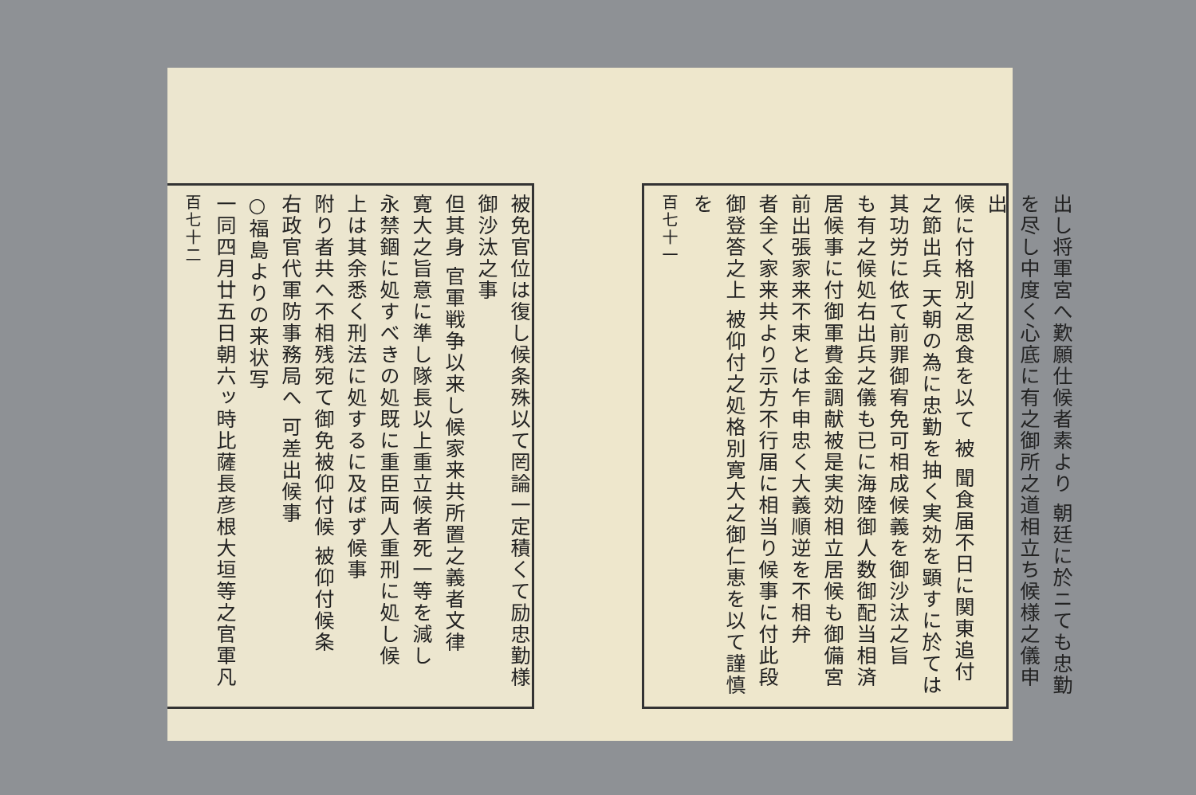被免官位は復し候条殊以て罔論一定積くて励忠勤様
御沙汰之事
但其身 官軍戦争以来し候家来共所置之義者文律
寛大之旨意に準し隊長以上重立候者死一等を減し
永禁錮に処すべきの処既に重臣両人重刑に処し候
上は其余悉く刑法に処するに及ばず候事
附り者共へ不相残宛て御免被仰付候 被仰付候条
右政官代軍防事務局へ 可差出候事
○福島よりの来状写
一同四月廿五日朝六ッ時比薩長彦根大垣等之官軍凡
百七十二
出し将軍宮へ歎願仕候者素より 朝廷に於ニても忠勤
を尽し中度く心底に有之御所之道相立ち候様之儀申出
候に付格別之思食を以て 被 聞食届不日に関東追付
之節出兵 天朝の為に忠勤を抽く実効を顕すに於ては
其功労に依て前罪御宥免可相成候義を御沙汰之旨
も有之候処右出兵之儀も已に海陸御人数御配当相済
居候事に付御軍費金調献被是実効相立居候も御備宮
前出張家来不束とは乍申忠く大義順逆を不相弁
者全く家来共より示方不行届に相当り候事に付此段
御登答之上 被仰付之処格別寛大之御仁恵を以て謹慎を
百七十一